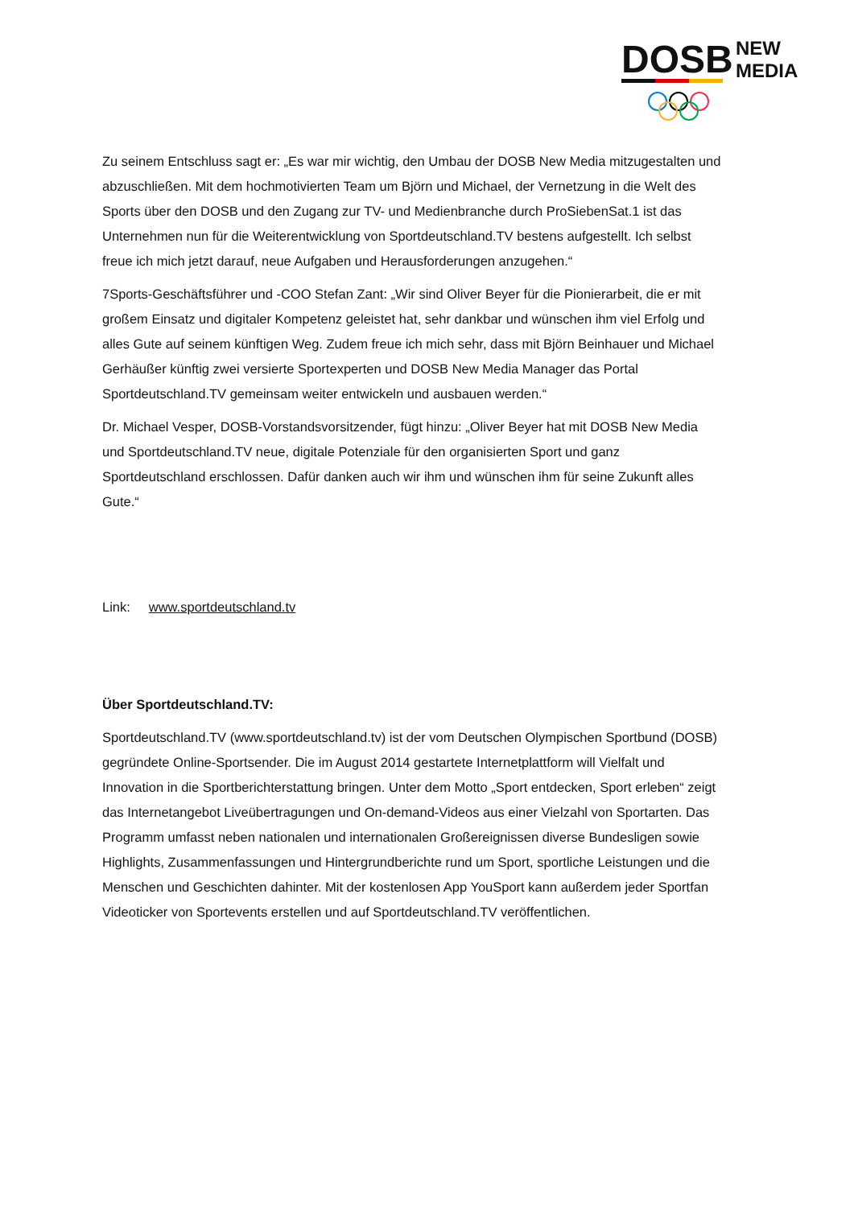DOSB
NEW
MEDIA
Zu seinem Entschluss sagt er: „Es war mir wichtig, den Umbau der DOSB New Media mitzugestalten und abzuschließen. Mit dem hochmotivierten Team um Björn und Michael, der Vernetzung in die Welt des Sports über den DOSB und den Zugang zur TV- und Medienbranche durch ProSiebenSat.1 ist das Unternehmen nun für die Weiterentwicklung von Sportdeutschland.TV bestens aufgestellt. Ich selbst freue ich mich jetzt darauf, neue Aufgaben und Herausforderungen anzugehen.“
7Sports-Geschäftsführer und -COO Stefan Zant: „Wir sind Oliver Beyer für die Pionierarbeit, die er mit großem Einsatz und digitaler Kompetenz geleistet hat, sehr dankbar und wünschen ihm viel Erfolg und alles Gute auf seinem künftigen Weg. Zudem freue ich mich sehr, dass mit Björn Beinhauer und Michael Gerhäußer künftig zwei versierte Sportexperten und DOSB New Media Manager das Portal Sportdeutschland.TV gemeinsam weiter entwickeln und ausbauen werden.“
Dr. Michael Vesper, DOSB-Vorstandsvorsitzender, fügt hinzu: „Oliver Beyer hat mit DOSB New Media und Sportdeutschland.TV neue, digitale Potenziale für den organisierten Sport und ganz Sportdeutschland erschlossen. Dafür danken auch wir ihm und wünschen ihm für seine Zukunft alles Gute.“
Link: www.sportdeutschland.tv
Über Sportdeutschland.TV:
Sportdeutschland.TV (www.sportdeutschland.tv) ist der vom Deutschen Olympischen Sportbund (DOSB) gegründete Online-Sportsender. Die im August 2014 gestartete Internetplattform will Vielfalt und Innovation in die Sportberichterstattung bringen. Unter dem Motto „Sport entdecken, Sport erleben“ zeigt das Internetangebot Liveübertragungen und On-demand-Videos aus einer Vielzahl von Sportarten. Das Programm umfasst neben nationalen und internationalen Großereignissen diverse Bundesligen sowie Highlights, Zusammenfassungen und Hintergrundberichte rund um Sport, sportliche Leistungen und die Menschen und Geschichten dahinter. Mit der kostenlosen App YouSport kann außerdem jeder Sportfan Videoticker von Sportevents erstellen und auf Sportdeutschland.TV veröffentlichen.